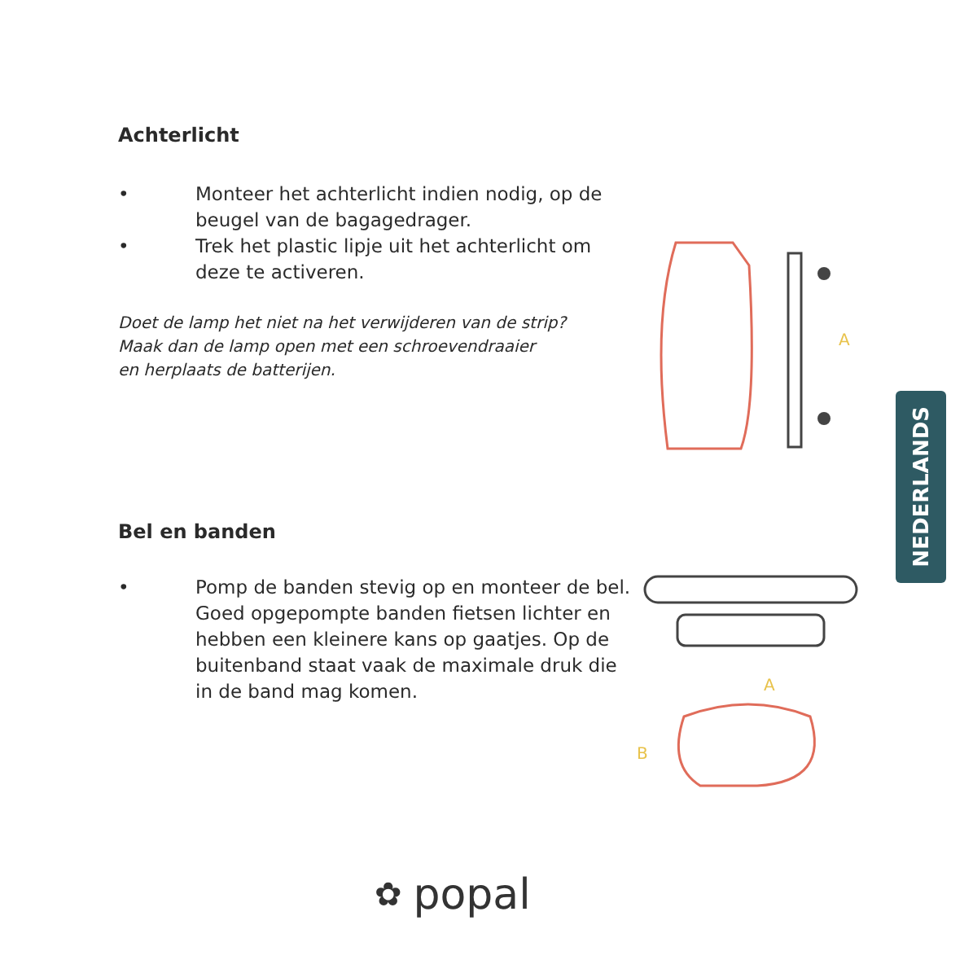Achterlicht
• Monteer het achterlicht indien nodig, op de beugel van de bagagedrager.
• Trek het plastic lipje uit het achterlicht om deze te activeren.
Doet de lamp het niet na het verwijderen van de strip?
Maak dan de lamp open met een schroevendraaier
en herplaats de batterijen.
A
Bel en banden
• Pomp de banden stevig op en monteer de bel. Goed opgepompte banden fietsen lichter en hebben een kleinere kans op gaatjes. Op de buitenband staat vaak de maximale druk die in de band mag komen.
A
B
NEDERLANDS
✿ popal